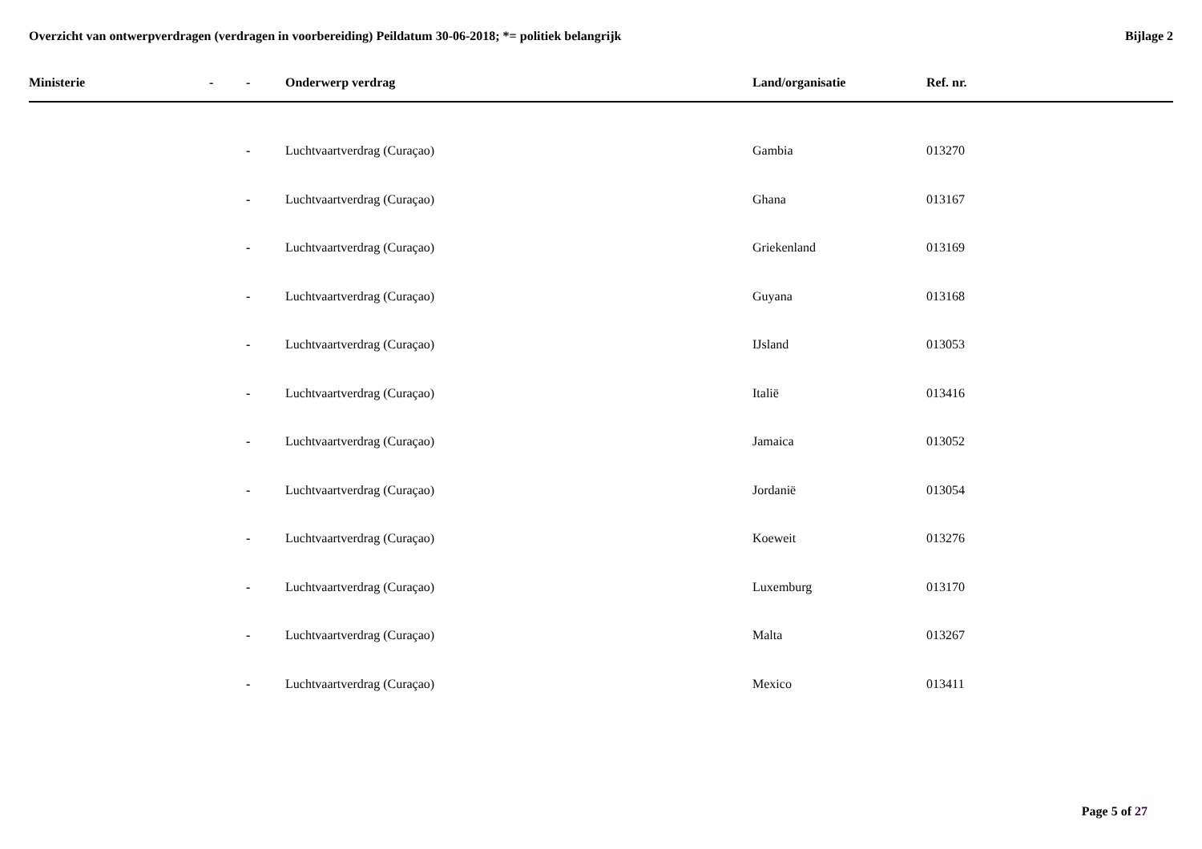Overzicht van ontwerpverdragen (verdragen in voorbereiding) Peildatum 30-06-2018; *= politiek belangrijk
Bijlage 2
| Ministerie | - | - | Onderwerp verdrag | Land/organisatie | Ref. nr. |
| --- | --- | --- | --- | --- | --- |
| | | - | Luchtvaartverdrag (Curaçao) | Gambia | 013270 |
| | | - | Luchtvaartverdrag (Curaçao) | Ghana | 013167 |
| | | - | Luchtvaartverdrag (Curaçao) | Griekenland | 013169 |
| | | - | Luchtvaartverdrag (Curaçao) | Guyana | 013168 |
| | | - | Luchtvaartverdrag (Curaçao) | IJsland | 013053 |
| | | - | Luchtvaartverdrag (Curaçao) | Italië | 013416 |
| | | - | Luchtvaartverdrag (Curaçao) | Jamaica | 013052 |
| | | - | Luchtvaartverdrag (Curaçao) | Jordanië | 013054 |
| | | - | Luchtvaartverdrag (Curaçao) | Koeweit | 013276 |
| | | - | Luchtvaartverdrag (Curaçao) | Luxemburg | 013170 |
| | | - | Luchtvaartverdrag (Curaçao) | Malta | 013267 |
| | | - | Luchtvaartverdrag (Curaçao) | Mexico | 013411 |
Page 5 of 27